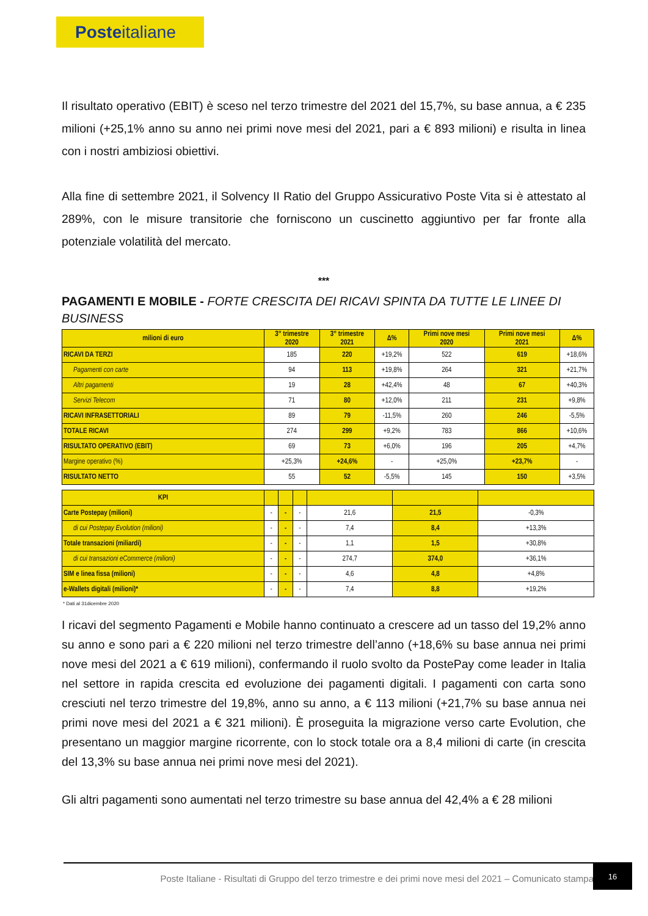Posteitaliane
Il risultato operativo (EBIT) è sceso nel terzo trimestre del 2021 del 15,7%, su base annua, a € 235 milioni (+25,1% anno su anno nei primi nove mesi del 2021, pari a € 893 milioni) e risulta in linea con i nostri ambiziosi obiettivi.
Alla fine di settembre 2021, il Solvency II Ratio del Gruppo Assicurativo Poste Vita si è attestato al 289%, con le misure transitorie che forniscono un cuscinetto aggiuntivo per far fronte alla potenziale volatilità del mercato.
***
PAGAMENTI E MOBILE - FORTE CRESCITA DEI RICAVI SPINTA DA TUTTE LE LINEE DI BUSINESS
| milioni di euro | 3° trimestre 2020 | 3° trimestre 2021 | Δ% | Primi nove mesi 2020 | Primi nove mesi 2021 | Δ% |
| --- | --- | --- | --- | --- | --- | --- |
| RICAVI DA TERZI | 185 | 220 | +19,2% | 522 | 619 | +18,6% |
| Pagamenti con carte | 94 | 113 | +19,8% | 264 | 321 | +21,7% |
| Altri pagamenti | 19 | 28 | +42,4% | 48 | 67 | +40,3% |
| Servizi Telecom | 71 | 80 | +12,0% | 211 | 231 | +9,8% |
| RICAVI INFRASETTORIALI | 89 | 79 | -11,5% | 260 | 246 | -5,5% |
| TOTALE RICAVI | 274 | 299 | +9,2% | 783 | 866 | +10,6% |
| RISULTATO OPERATIVO (EBIT) | 69 | 73 | +6,0% | 196 | 205 | +4,7% |
| Margine operativo (%) | +25,3% | +24,6% | - | +25,0% | +23,7% | - |
| RISULTATO NETTO | 55 | 52 | -5,5% | 145 | 150 | +3,5% |
| KPI | | | | | | |
| --- | --- | --- | --- | --- | --- | --- |
| Carte Postepay (milioni) | - | - | - | 21,6 | 21,5 | -0,3% |
| di cui Postepay Evolution (milioni) | - | - | - | 7,4 | 8,4 | +13,3% |
| Totale transazioni (miliardi) | - | - | - | 1,1 | 1,5 | +30,8% |
| di cui transazioni eCommerce (milioni) | - | - | - | 274,7 | 374,0 | +36,1% |
| SIM e linea fissa (milioni) | - | - | - | 4,6 | 4,8 | +4,8% |
| e-Wallets digitali (milioni)* | - | - | - | 7,4 | 8,8 | +19,2% |
* Dati al 31dicembre 2020
I ricavi del segmento Pagamenti e Mobile hanno continuato a crescere ad un tasso del 19,2% anno su anno e sono pari a € 220 milioni nel terzo trimestre dell’anno (+18,6% su base annua nei primi nove mesi del 2021 a € 619 milioni), confermando il ruolo svolto da PostePay come leader in Italia nel settore in rapida crescita ed evoluzione dei pagamenti digitali. I pagamenti con carta sono cresciuti nel terzo trimestre del 19,8%, anno su anno, a € 113 milioni (+21,7% su base annua nei primi nove mesi del 2021 a € 321 milioni). È proseguita la migrazione verso carte Evolution, che presentano un maggior margine ricorrente, con lo stock totale ora a 8,4 milioni di carte (in crescita del 13,3% su base annua nei primi nove mesi del 2021).
Gli altri pagamenti sono aumentati nel terzo trimestre su base annua del 42,4% a € 28 milioni
Poste Italiane - Risultati di Gruppo del terzo trimestre e dei primi nove mesi del 2021 – Comunicato stampa
16